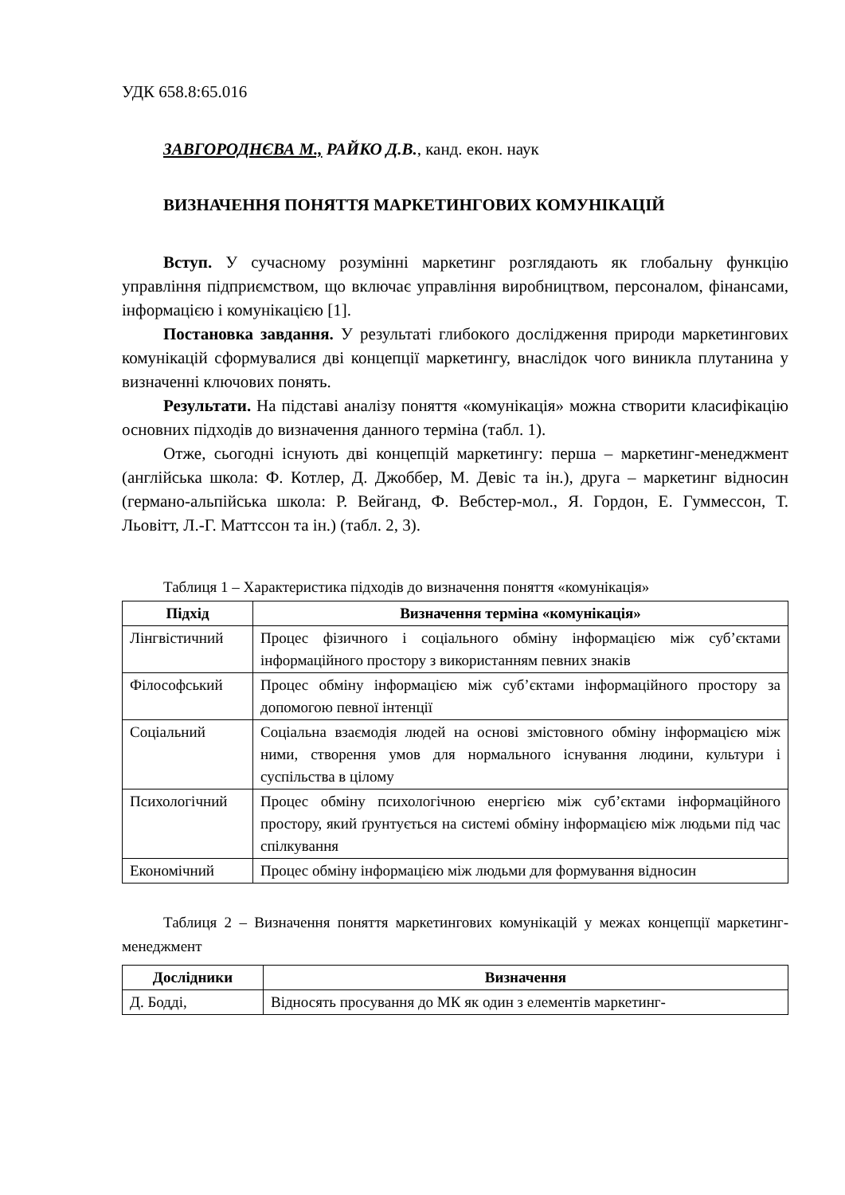УДК 658.8:65.016
ЗАВГОРОДНЄВА М., РАЙКО Д.В., канд. екон. наук
ВИЗНАЧЕННЯ ПОНЯТТЯ МАРКЕТИНГОВИХ КОМУНІКАЦІЙ
Вступ. У сучасному розумінні маркетинг розглядають як глобальну функцію управління підприємством, що включає управління виробництвом, персоналом, фінансами, інформацією і комунікацією [1].
Постановка завдання. У результаті глибокого дослідження природи маркетингових комунікацій сформувалися дві концепції маркетингу, внаслідок чого виникла плутанина у визначенні ключових понять.
Результати. На підставі аналізу поняття «комунікація» можна створити класифікацію основних підходів до визначення данного терміна (табл. 1).
Отже, сьогодні існують дві концепцій маркетингу: перша – маркетинг-менеджмент (англійська школа: Ф. Котлер, Д. Джоббер, М. Девіс та ін.), друга – маркетинг відносин (германо-альпійська школа: Р. Вейганд, Ф. Вебстер-мол., Я. Гордон, Е. Гуммессон, Т. Льовітт, Л.-Г. Маттссон та ін.) (табл. 2, 3).
Таблиця 1 – Характеристика підходів до визначення поняття «комунікація»
| Підхід | Визначення терміна «комунікація» |
| --- | --- |
| Лінгвістичний | Процес фізичного і соціального обміну інформацією між суб’єктами інформаційного простору з використанням певних знаків |
| Філософський | Процес обміну інформацією між суб’єктами інформаційного простору за допомогою певної інтенції |
| Соціальний | Соціальна взаємодія людей на основі змістовного обміну інформацією між ними, створення умов для нормального існування людини, культури і суспільства в цілому |
| Психологічний | Процес обміну психологічною енергією між суб’єктами інформаційного простору, який ґрунтується на системі обміну інформацією між людьми під час спілкування |
| Економічний | Процес обміну інформацією між людьми для формування відносин |
Таблиця 2 – Визначення поняття маркетингових комунікацій у межах концепції маркетинг-менеджмент
| Дослідники | Визначення |
| --- | --- |
| Д. Бодді, | Відносять просування до МК як один з елементів маркетинг- |